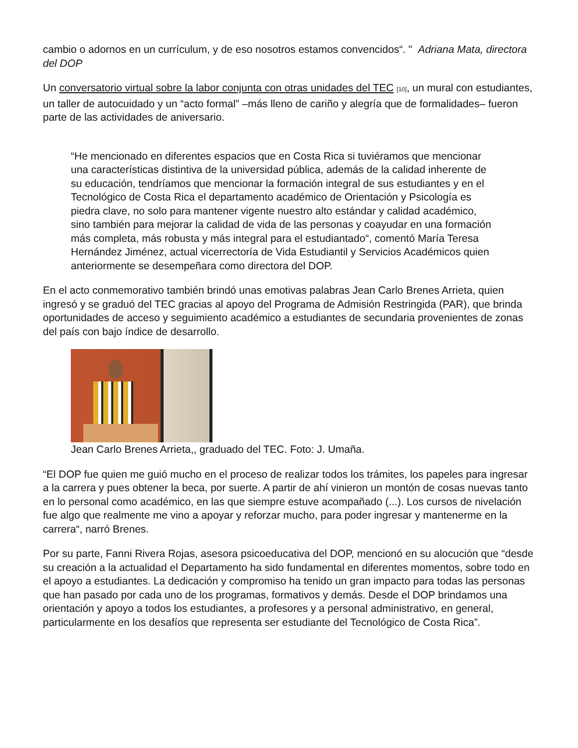cambio o adornos en un currículum, y de eso nosotros estamos convencidos“. " Adriana Mata, directora del DOP
Un conversatorio virtual sobre la labor conjunta con otras unidades del TEC [10], un mural con estudiantes, un taller de autocuidado y un “acto formal” –más lleno de cariño y alegría que de formalidades– fueron parte de las actividades de aniversario.
“He mencionado en diferentes espacios que en Costa Rica si tuviéramos que mencionar una características distintiva de la universidad pública, además de la calidad inherente de su educación, tendríamos que mencionar la formación integral de sus estudiantes y en el Tecnológico de Costa Rica el departamento académico de Orientación y Psicología es piedra clave, no solo para mantener vigente nuestro alto estándar y calidad académico, sino también para mejorar la calidad de vida de las personas y coayudar en una formación más completa, más robusta y más integral para el estudiantado“, comentó María Teresa Hernández Jiménez, actual vicerrectoría de Vida Estudiantil y Servicios Académicos quien anteriormente se desempeñara como directora del DOP.
En el acto conmemorativo también brindó unas emotivas palabras Jean Carlo Brenes Arrieta, quien ingresó y se graduó del TEC gracias al apoyo del Programa de Admisión Restringida (PAR), que brinda oportunidades de acceso y seguimiento académico a estudiantes de secundaria provenientes de zonas del país con bajo índice de desarrollo.
Jean Carlo Brenes Arrieta,, graduado del TEC. Foto: J. Umaña.
“El DOP fue quien me guió mucho en el proceso de realizar todos los trámites, los papeles para ingresar a la carrera y pues obtener la beca, por suerte. A partir de ahí vinieron un montón de cosas nuevas tanto en lo personal como académico, en las que siempre estuve acompañado (...). Los cursos de nivelación fue algo que realmente me vino a apoyar y reforzar mucho, para poder ingresar y mantenerme en la carrera“, narró Brenes.
Por su parte, Fanni Rivera Rojas, asesora psicoeducativa del DOP, mencionó en su alocución que “desde su creación a la actualidad el Departamento ha sido fundamental en diferentes momentos, sobre todo en el apoyo a estudiantes. La dedicación y compromiso ha tenido un gran impacto para todas las personas que han pasado por cada uno de los programas, formativos y demás. Desde el DOP brindamos una orientación y apoyo a todos los estudiantes, a profesores y a personal administrativo, en general, particularmente en los desafíos que representa ser estudiante del Tecnológico de Costa Rica”.